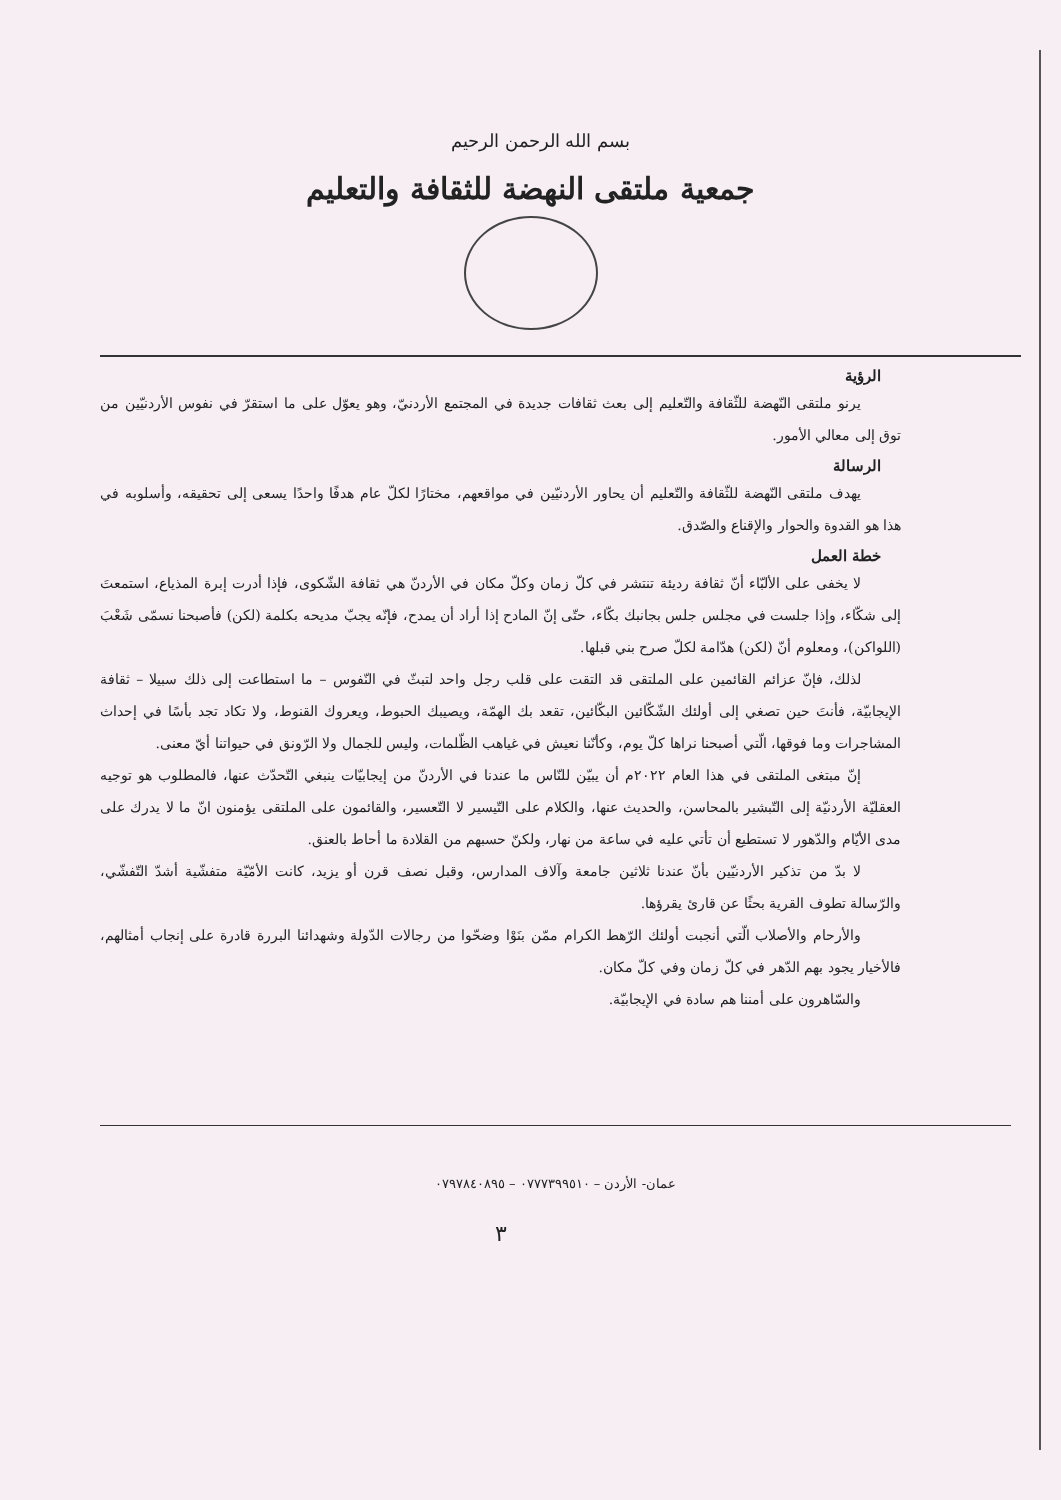بسم الله الرحمن الرحيم
جمعية ملتقى النهضة للثقافة والتعليم
الرؤية
يرنو ملتقى النّهضة للثّقافة والتّعليم إلى بعث ثقافات جديدة في المجتمع الأردنيّ، وهو يعوّل على ما استقرّ في نفوس الأردنيّين من توق إلى معالي الأمور.
الرسالة
يهدف ملتقى النّهضة للثّقافة والتّعليم أن يحاور الأردنيّين في مواقعهم، مختارًا لكلّ عام هدفًا واحدًا يسعى إلى تحقيقه، وأسلوبه في هذا هو القدوة والحوار والإقناع والصّدق.
خطة العمل
لا يخفى على الألبّاء أنّ ثقافة رديئة تنتشر في كلّ زمان وكلّ مكان في الأردنّ هي ثقافة الشّكوى، فإذا أدرت إبرة المذياع، استمعتَ إلى شكّاء، وإذا جلست في مجلس جلس بجانبك بكّاء، حتّى إنّ المادح إذا أراد أن يمدح، فإنّه يجبّ مديحه بكلمة (لكن) فأصبحنا نسمّى شَعْبَ (اللواكن)، ومعلوم أنّ (لكن) هدّامة لكلّ صرح بني قبلها.
لذلك، فإنّ عزائم القائمين على الملتقى قد التقت على قلب رجل واحد لتبثّ في النّفوس – ما استطاعت إلى ذلك سبيلا – ثقافة الإيجابيّة، فأنتَ حين تصغي إلى أولئك الشّكّائين البكّائين، تقعد بك الهمّة، ويصيبك الحبوط، ويعروك القنوط، ولا تكاد تجد بأسًا في إحداث المشاجرات وما فوقها، الّتي أصبحنا نراها كلّ يوم، وكأنّنا نعيش في غياهب الظّلمات، وليس للجمال ولا الرّونق في حيواتنا أيّ معنى.
إنّ مبتغى الملتقى في هذا العام ٢٠٢٢م أن يبيّن للنّاس ما عندنا في الأردنّ من إيجابيّات ينبغي التّحدّث عنها، فالمطلوب هو توجيه العقليّة الأردنيّة إلى التّبشير بالمحاسن، والحديث عنها، والكلام على التّيسير لا التّعسير، والقائمون على الملتقى يؤمنون انّ ما لا يدرك على مدى الأيّام والدّهور لا تستطيع أن تأتي عليه في ساعة من نهار، ولكنّ حسبهم من القلادة ما أحاط بالعنق.
لا بدّ من تذكير الأردنيّين بأنّ عندنا ثلاثين جامعة وآلاف المدارس، وقبل نصف قرن أو يزيد، كانت الأمّيّة متفشّية أشدّ التّفشّي، والرّسالة تطوف القرية بحثًا عن قارئ يقرؤها.
والأرحام والأصلاب الّتي أنجبت أولئك الرّهط الكرام ممّن بنَوْا وضحّوا من رجالات الدّولة وشهدائنا البررة قادرة على إنجاب أمثالهم، فالأخيار يجود بهم الدّهر في كلّ زمان وفي كلّ مكان.
والسّاهرون على أمننا هم سادة في الإيجابيّة.
عمان- الأردن – ٠٧٧٧٣٩٩٥١٠ – ٠٧٩٧٨٤٠٨٩٥
٣